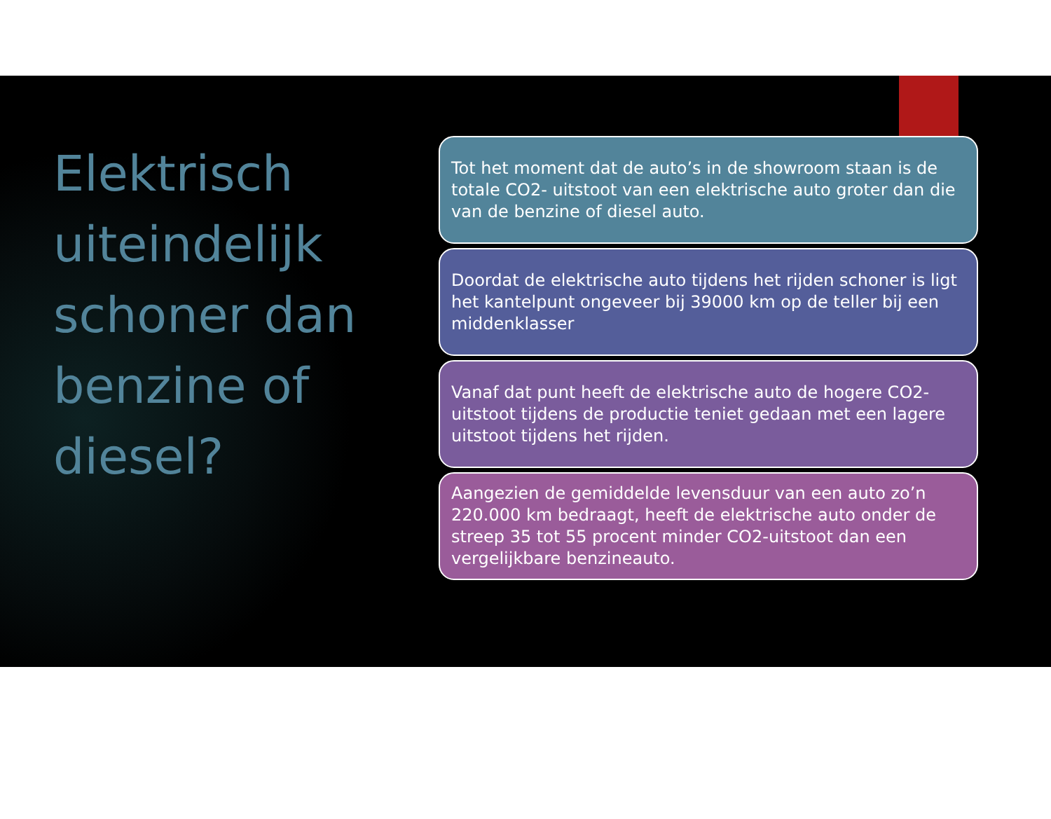Elektrisch uiteindelijk schoner dan benzine of diesel?
Tot het moment dat de auto’s in de showroom staan is de totale CO2- uitstoot van een elektrische auto groter dan die van de benzine of diesel auto.
Doordat de elektrische auto tijdens het rijden schoner is ligt het kantelpunt ongeveer bij 39000 km op de teller bij een middenklasser
Vanaf dat punt heeft de elektrische auto de hogere CO2-uitstoot tijdens de productie teniet gedaan met een lagere uitstoot tijdens het rijden.
Aangezien de gemiddelde levensduur van een auto zo’n 220.000 km bedraagt, heeft de elektrische auto onder de streep 35 tot 55 procent minder CO2-uitstoot dan een vergelijkbare benzineauto.